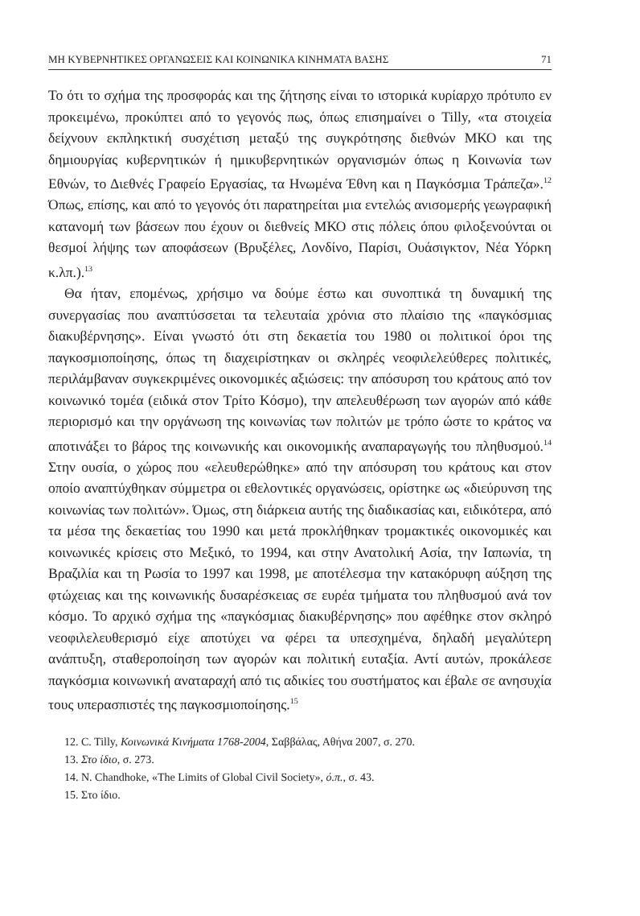ΜΗ ΚΥΒΕΡΝΗΤΙΚΕΣ ΟΡΓΑΝΩΣΕΙΣ ΚΑΙ ΚΟΙΝΩΝΙΚΑ ΚΙΝΗΜΑΤΑ ΒΑΣΗΣ 71
Το ότι το σχήμα της προσφοράς και της ζήτησης είναι το ιστορικά κυρίαρχο πρότυπο εν προκειμένω, προκύπτει από το γεγονός πως, όπως επισημαίνει ο Tilly, «τα στοιχεία δείχνουν εκπληκτική συσχέτιση μεταξύ της συγκρότησης διεθνών ΜΚΟ και της δημιουργίας κυβερνητικών ή ημικυβερνητικών οργανισμών όπως η Κοινωνία των Εθνών, το Διεθνές Γραφείο Εργασίας, τα Ηνωμένα Έθνη και η Παγκόσμια Τράπεζα».<sup>12</sup> Όπως, επίσης, και από το γεγονός ότι παρατηρείται μια εντελώς ανισομερής γεωγραφική κατανομή των βάσεων που έχουν οι διεθνείς ΜΚΟ στις πόλεις όπου φιλοξενούνται οι θεσμοί λήψης των αποφάσεων (Βρυξέλες, Λονδίνο, Παρίσι, Ουάσιγκτον, Νέα Υόρκη κ.λπ.).<sup>13</sup>
Θα ήταν, επομένως, χρήσιμο να δούμε έστω και συνοπτικά τη δυναμική της συνεργασίας που αναπτύσσεται τα τελευταία χρόνια στο πλαίσιο της «παγκόσμιας διακυβέρνησης». Είναι γνωστό ότι στη δεκαετία του 1980 οι πολιτικοί όροι της παγκοσμιοποίησης, όπως τη διαχειρίστηκαν οι σκληρές νεοφιλελεύθερες πολιτικές, περιλάμβαναν συγκεκριμένες οικονομικές αξιώσεις: την απόσυρση του κράτους από τον κοινωνικό τομέα (ειδικά στον Τρίτο Κόσμο), την απελευθέρωση των αγορών από κάθε περιορισμό και την οργάνωση της κοινωνίας των πολιτών με τρόπο ώστε το κράτος να αποτινάξει το βάρος της κοινωνικής και οικονομικής αναπαραγωγής του πληθυσμού.<sup>14</sup> Στην ουσία, ο χώρος που «ελευθερώθηκε» από την απόσυρση του κράτους και στον οποίο αναπτύχθηκαν σύμμετρα οι εθελοντικές οργανώσεις, ορίστηκε ως «διεύρυνση της κοινωνίας των πολιτών». Όμως, στη διάρκεια αυτής της διαδικασίας και, ειδικότερα, από τα μέσα της δεκαετίας του 1990 και μετά προκλήθηκαν τρομακτικές οικονομικές και κοινωνικές κρίσεις στο Μεξικό, το 1994, και στην Ανατολική Ασία, την Ιαπωνία, τη Βραζιλία και τη Ρωσία το 1997 και 1998, με αποτέλεσμα την κατακόρυφη αύξηση της φτώχειας και της κοινωνικής δυσαρέσκειας σε ευρέα τμήματα του πληθυσμού ανά τον κόσμο. Το αρχικό σχήμα της «παγκόσμιας διακυβέρνησης» που αφέθηκε στον σκληρό νεοφιλελευθερισμό είχε αποτύχει να φέρει τα υπεσχημένα, δηλαδή μεγαλύτερη ανάπτυξη, σταθεροποίηση των αγορών και πολιτική ευταξία. Αντί αυτών, προκάλεσε παγκόσμια κοινωνική αναταραχή από τις αδικίες του συστήματος και έβαλε σε ανησυχία τους υπερασπιστές της παγκοσμιοποίησης.<sup>15</sup>
12. C. Tilly, Κοινωνικά Κινήματα 1768-2004, Σαββάλας, Αθήνα 2007, σ. 270.
13. Στο ίδιο, σ. 273.
14. N. Chandhoke, «The Limits of Global Civil Society», ό.π., σ. 43.
15. Στο ίδιο.